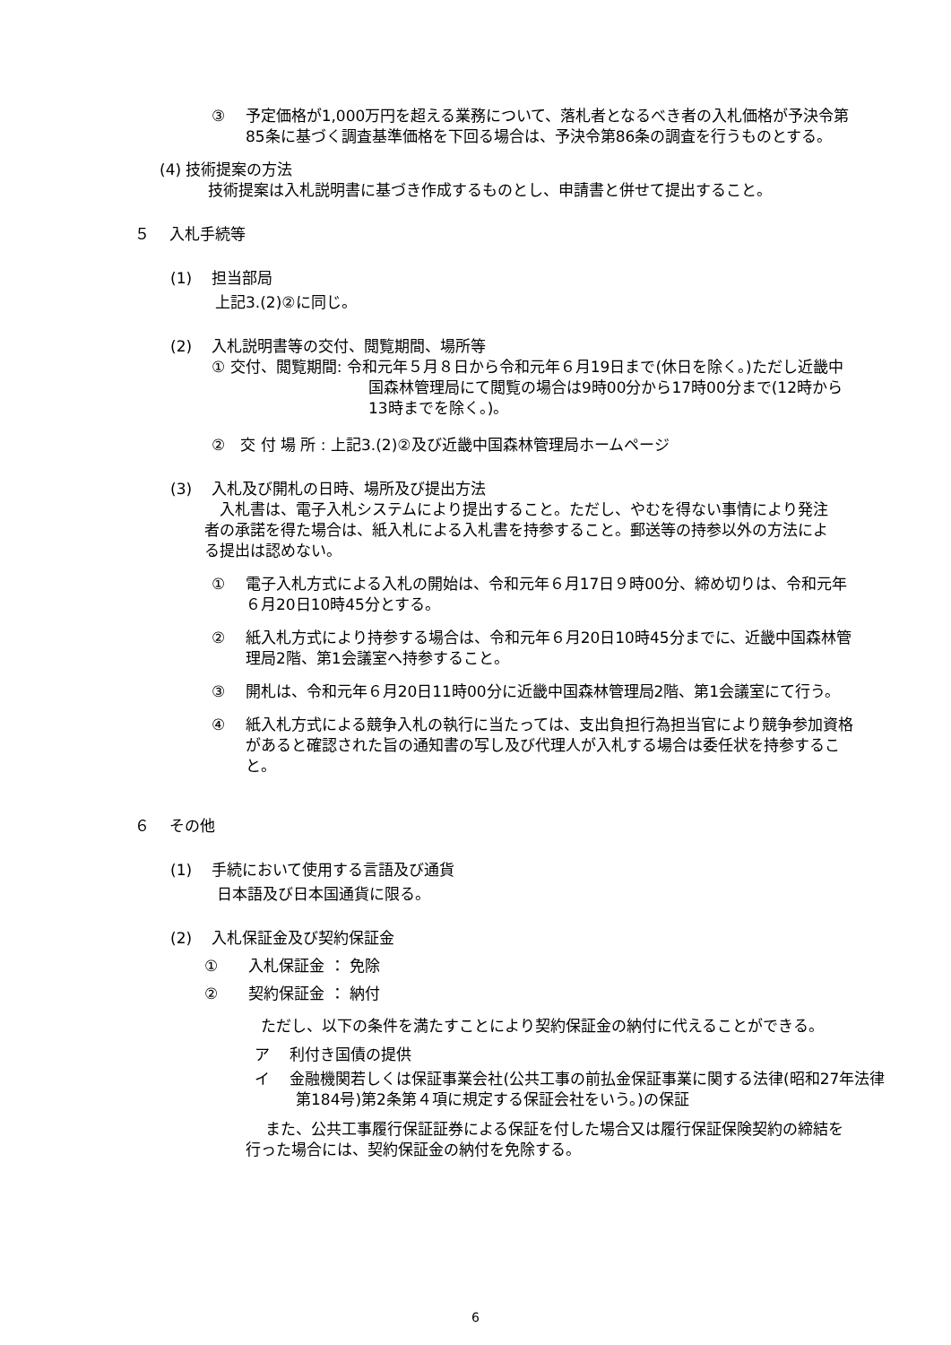③　 予定価格が1,000万円を超える業務について、落札者となるべき者の入札価格が予決令第85条に基づく調査基準価格を下回る場合は、予決令第86条の調査を行うものとする。
(4) 技術提案の方法
技術提案は入札説明書に基づき作成するものとし、申請書と併せて提出すること。
５　 入札手続等
(1)　 担当部局
上記3.(2)②に同じ。
(2)　 入札説明書等の交付、閲覧期間、場所等
① 交付、閲覧期間: 令和元年５月８日から令和元年６月19日まで(休日を除く。)ただし近畿中国森林管理局にて閲覧の場合は9時00分から17時00分まで(12時から13時までを除く。)。
②　交 付 場 所 : 上記3.(2)②及び近畿中国森林管理局ホームページ
(3)　 入札及び開札の日時、場所及び提出方法
　入札書は、電子入札システムにより提出すること。ただし、やむを得ない事情により発注者の承諾を得た場合は、紙入札による入札書を持参すること。郵送等の持参以外の方法による提出は認めない。
①　 電子入札方式による入札の開始は、令和元年６月17日９時00分、締め切りは、令和元年６月20日10時45分とする。
②　 紙入札方式により持参する場合は、令和元年６月20日10時45分までに、近畿中国森林管理局2階、第1会議室へ持参すること。
③　 開札は、令和元年６月20日11時00分に近畿中国森林管理局2階、第1会議室にて行う。
④　 紙入札方式による競争入札の執行に当たっては、支出負担行為担当官により競争参加資格があると確認された旨の通知書の写し及び代理人が入札する場合は委任状を持参すること。
６　 その他
(1)　 手続において使用する言語及び通貨
日本語及び日本国通貨に限る。
(2)　 入札保証金及び契約保証金
①　　入札保証金 ： 免除
②　　契約保証金 ： 納付
　ただし、以下の条件を満たすことにより契約保証金の納付に代えることができる。
ア　 利付き国債の提供
イ　 金融機関若しくは保証事業会社(公共工事の前払金保証事業に関する法律(昭和27年法律第184号)第2条第４項に規定する保証会社をいう。)の保証
　 また、公共工事履行保証証券による保証を付した場合又は履行保証保険契約の締結を行った場合には、契約保証金の納付を免除する。
6